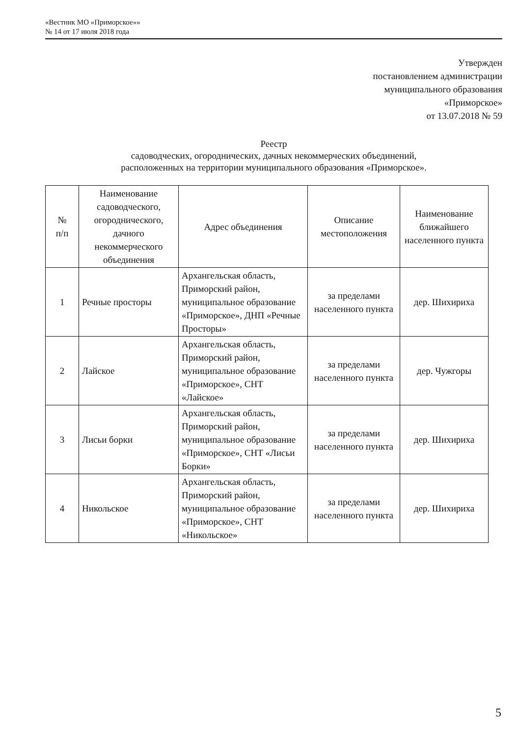«Вестник МО «Приморское»»
№ 14 от 17 июля 2018 года
Утвержден
постановлением администрации
муниципального образования
«Приморское»
от 13.07.2018 № 59
Реестр
садоводческих, огороднических, дачных некоммерческих объединений,
расположенных на территории муниципального образования «Приморское».
| № п/п | Наименование садоводческого, огороднического, дачного некоммерческого объединения | Адрес объединения | Описание местоположения | Наименование ближайшего населенного пункта |
| --- | --- | --- | --- | --- |
| 1 | Речные просторы | Архангельская область, Приморский район, муниципальное образование «Приморское», ДНП «Речные Просторы» | за пределами населенного пункта | дер. Шихириха |
| 2 | Лайское | Архангельская область, Приморский район, муниципальное образование «Приморское», СНТ «Лайское» | за пределами населенного пункта | дер. Чужгоры |
| 3 | Лисьи борки | Архангельская область, Приморский район, муниципальное образование «Приморское», СНТ «Лисьи Борки» | за пределами населенного пункта | дер. Шихириха |
| 4 | Никольское | Архангельская область, Приморский район, муниципальное образование «Приморское», СНТ «Никольское» | за пределами населенного пункта | дер. Шихириха |
5